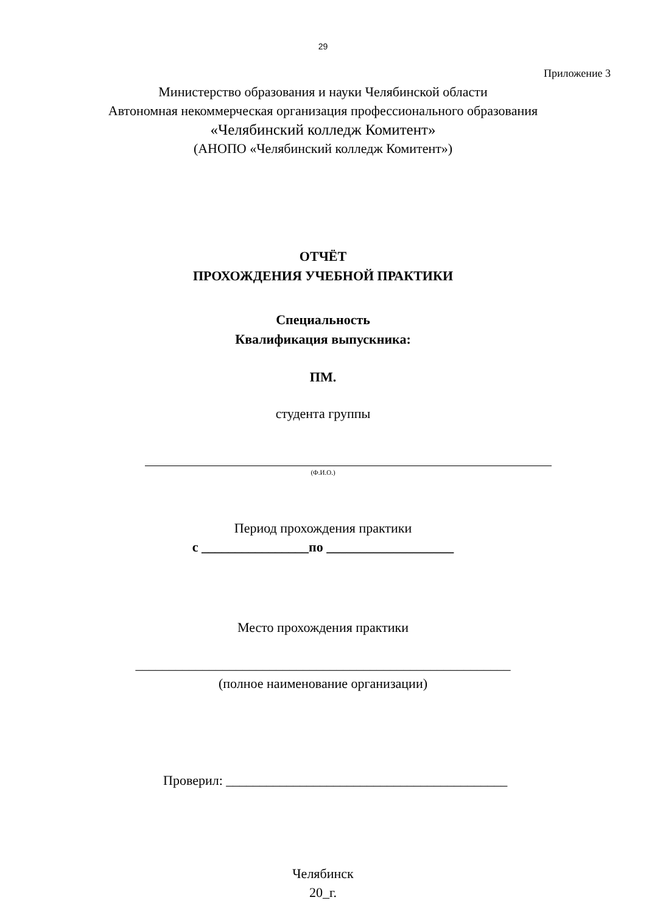29
Приложение 3
Министерство образования и науки Челябинской области
Автономная некоммерческая организация профессионального образования
«Челябинский колледж Комитент»
(АНОПО «Челябинский колледж Комитент»)
ОТЧЁТ
ПРОХОЖДЕНИЯ УЧЕБНОЙ ПРАКТИКИ
Специальность
Квалификация выпускника:
ПМ.
студента группы
(Ф.И.О.)
Период прохождения практики
с ________________по ___________________
Место прохождения практики
________________________________________________________
(полное наименование организации)
Проверил: __________________________________________
Челябинск
20_г.